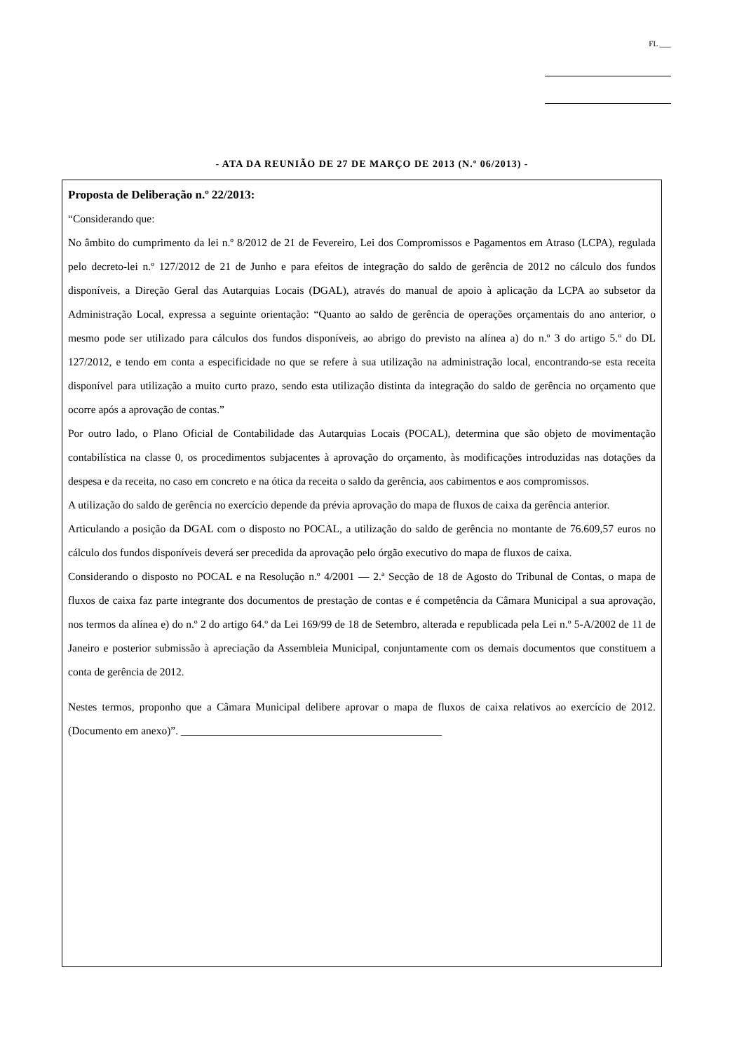FL ___
- ATA DA REUNIÃO DE 27 DE MARÇO DE 2013 (N.º 06/2013) -
Proposta de Deliberação n.º 22/2013:
“Considerando que:
No âmbito do cumprimento da lei n.º 8/2012 de 21 de Fevereiro, Lei dos Compromissos e Pagamentos em Atraso (LCPA), regulada pelo decreto-lei n.º 127/2012 de 21 de Junho e para efeitos de integração do saldo de gerência de 2012 no cálculo dos fundos disponíveis, a Direção Geral das Autarquias Locais (DGAL), através do manual de apoio à aplicação da LCPA ao subsetor da Administração Local, expressa a seguinte orientação: “Quanto ao saldo de gerência de operações orçamentais do ano anterior, o mesmo pode ser utilizado para cálculos dos fundos disponíveis, ao abrigo do previsto na alínea a) do n.º 3 do artigo 5.º do DL 127/2012, e tendo em conta a especificidade no que se refere à sua utilização na administração local, encontrando-se esta receita disponível para utilização a muito curto prazo, sendo esta utilização distinta da integração do saldo de gerência no orçamento que ocorre após a aprovação de contas.”
Por outro lado, o Plano Oficial de Contabilidade das Autarquias Locais (POCAL), determina que são objeto de movimentação contabilística na classe 0, os procedimentos subjacentes à aprovação do orçamento, às modificações introduzidas nas dotações da despesa e da receita, no caso em concreto e na ótica da receita o saldo da gerência, aos cabimentos e aos compromissos.
A utilização do saldo de gerência no exercício depende da prévia aprovação do mapa de fluxos de caixa da gerência anterior.
Articulando a posição da DGAL com o disposto no POCAL, a utilização do saldo de gerência no montante de 76.609,57 euros no cálculo dos fundos disponíveis deverá ser precedida da aprovação pelo órgão executivo do mapa de fluxos de caixa.
Considerando o disposto no POCAL e na Resolução n.º 4/2001 — 2.ª Secção de 18 de Agosto do Tribunal de Contas, o mapa de fluxos de caixa faz parte integrante dos documentos de prestação de contas e é competência da Câmara Municipal a sua aprovação, nos termos da alínea e) do n.º 2 do artigo 64.º da Lei 169/99 de 18 de Setembro, alterada e republicada pela Lei n.º 5-A/2002 de 11 de Janeiro e posterior submissão à apreciação da Assembleia Municipal, conjuntamente com os demais documentos que constituem a conta de gerência de 2012.
Nestes termos, proponho que a Câmara Municipal delibere aprovar o mapa de fluxos de caixa relativos ao exercício de 2012. (Documento em anexo)”. ________________________________________________